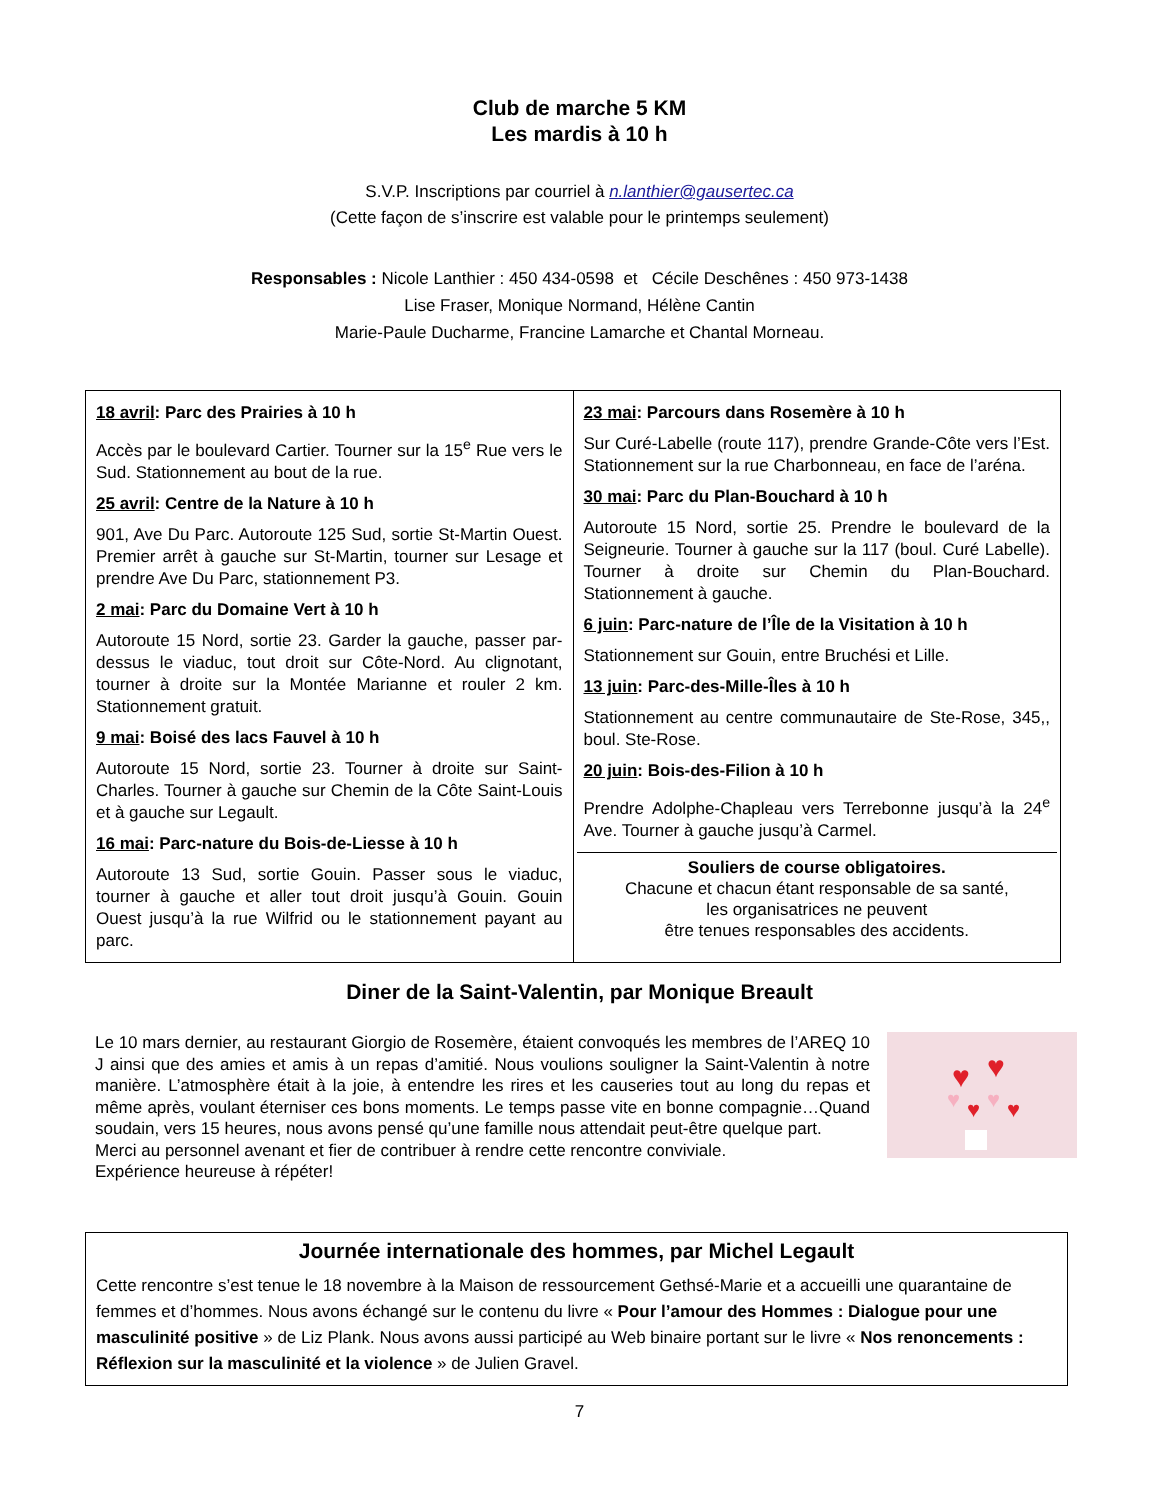Club de marche 5 KM
Les mardis à 10 h
S.V.P. Inscriptions par courriel à n.lanthier@gausertec.ca
(Cette façon de s’inscrire est valable pour le printemps seulement)
Responsables : Nicole Lanthier : 450 434-0598 et Cécile Deschênes : 450 973-1438
Lise Fraser, Monique Normand, Hélène Cantin
Marie-Paule Ducharme, Francine Lamarche et Chantal Morneau.
| 18 avril : Parc des Prairies à 10 h Accès par le boulevard Cartier. Tourner sur la 15<sup>e</sup> Rue vers le Sud. Stationnement au bout de la rue. 25 avril : Centre de la Nature à 10 h 901, Ave Du Parc. Autoroute 125 Sud, sortie St-Martin Ouest. Premier arrêt à gauche sur St-Martin, tourner sur Lesage et prendre Ave Du Parc, stationnement P3. 2 mai : Parc du Domaine Vert à 10 h Autoroute 15 Nord, sortie 23. Garder la gauche, passer par-dessus le viaduc, tout droit sur Côte-Nord. Au clignotant, tourner à droite sur la Montée Marianne et rouler 2 km. Stationnement gratuit. 9 mai : Boisé des lacs Fauvel à 10 h Autoroute 15 Nord, sortie 23. Tourner à droite sur Saint-Charles. Tourner à gauche sur Chemin de la Côte Saint-Louis et à gauche sur Legault. 16 mai : Parc-nature du Bois-de-Liesse à 10 h Autoroute 13 Sud, sortie Gouin. Passer sous le viaduc, tourner à gauche et aller tout droit jusqu’à Gouin. Gouin Ouest jusqu’à la rue Wilfrid ou le stationnement payant au parc. | 23 mai : Parcours dans Rosemère à 10 h Sur Curé-Labelle (route 117), prendre Grande-Côte vers l’Est. Stationnement sur la rue Charbonneau, en face de l’aréna. 30 mai : Parc du Plan-Bouchard à 10 h Autoroute 15 Nord, sortie 25. Prendre le boulevard de la Seigneurie. Tourner à gauche sur la 117 (boul. Curé Labelle). Tourner à droite sur Chemin du Plan-Bouchard. Stationnement à gauche. 6 juin : Parc-nature de l’Île de la Visitation à 10 h Stationnement sur Gouin, entre Bruchési et Lille. 13 juin : Parc-des-Mille-Îles à 10 h Stationnement au centre communautaire de Ste-Rose, 345,, boul. Ste-Rose. 20 juin : Bois-des-Filion à 10 h Prendre Adolphe-Chapleau vers Terrebonne jusqu’à la 24<sup>e</sup> Ave. Tourner à gauche jusqu’à Carmel. Souliers de course obligatoires. Chacune et chacun étant responsable de sa santé, les organisatrices ne peuvent être tenues responsables des accidents. |
Diner de la Saint-Valentin, par Monique Breault
Le 10 mars dernier, au restaurant Giorgio de Rosemère, étaient convoqués les membres de l’AREQ 10 J ainsi que des amies et amis à un repas d’amitié. Nous voulions souligner la Saint-Valentin à notre manière. L’atmosphère était à la joie, à entendre les rires et les causeries tout au long du repas et même après, voulant éterniser ces bons moments. Le temps passe vite en bonne compagnie…Quand soudain, vers 15 heures, nous avons pensé qu’une famille nous attendait peut-être quelque part.
Merci au personnel avenant et fier de contribuer à rendre cette rencontre conviviale.
Expérience heureuse à répéter!
♥
♥
♥
♥
♥
♥
Journée internationale des hommes, par Michel Legault
Cette rencontre s’est tenue le 18 novembre à la Maison de ressourcement Gethsé-Marie et a accueilli une quarantaine de femmes et d’hommes. Nous avons échangé sur le contenu du livre « Pour l’amour des Hommes : Dialogue pour une masculinité positive » de Liz Plank. Nous avons aussi participé au Web binaire portant sur le livre « Nos renoncements : Réflexion sur la masculinité et la violence » de Julien Gravel.
7